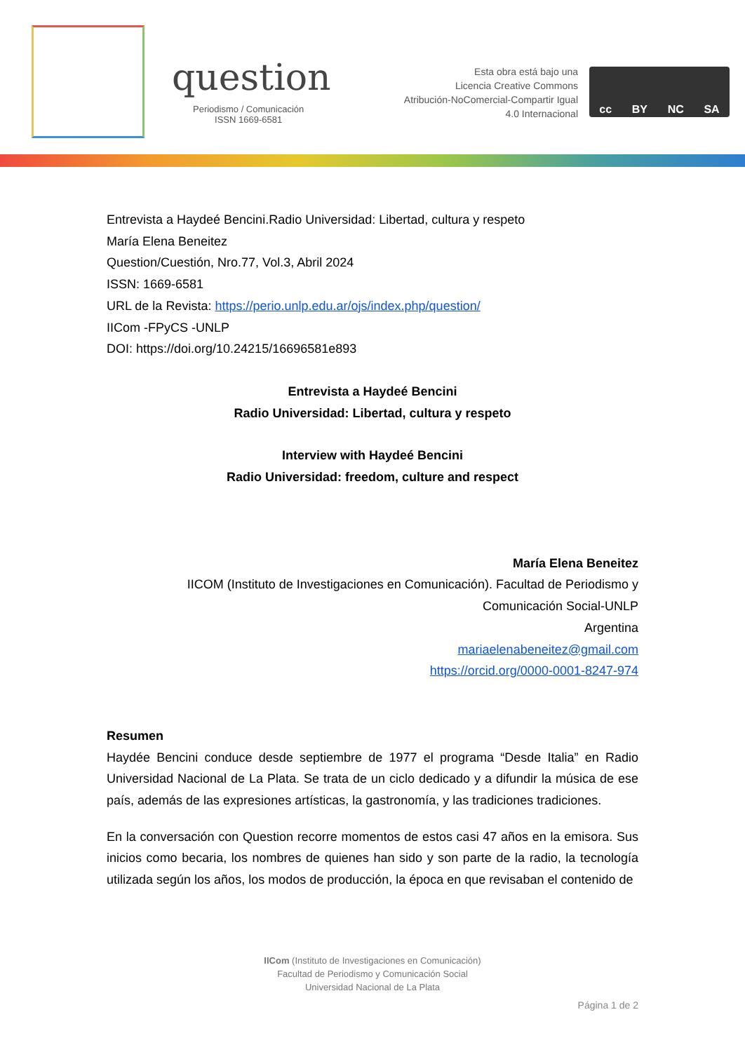question
Periodismo / Comunicación
ISSN 1669-6581
Esta obra está bajo una
Licencia Creative Commons
Atribución-NoComercial-Compartir Igual
4.0 Internacional
cc BY NC SA
Entrevista a Haydeé Bencini.Radio Universidad: Libertad, cultura y respeto
María Elena Beneitez
Question/Cuestión, Nro.77, Vol.3, Abril 2024
ISSN: 1669-6581
URL de la Revista: https://perio.unlp.edu.ar/ojs/index.php/question/
IICom -FPyCS -UNLP
DOI: https://doi.org/10.24215/16696581e893
Entrevista a Haydeé Bencini
Radio Universidad: Libertad, cultura y respeto
Interview with Haydeé Bencini
Radio Universidad: freedom, culture and respect
María Elena Beneitez
IICOM (Instituto de Investigaciones en Comunicación). Facultad de Periodismo y Comunicación Social-UNLP
Argentina
mariaelenabeneitez@gmail.com
https://orcid.org/0000-0001-8247-974
Resumen
Haydée Bencini conduce desde septiembre de 1977 el programa “Desde Italia” en Radio Universidad Nacional de La Plata. Se trata de un ciclo dedicado y a difundir la música de ese país, además de las expresiones artísticas, la gastronomía, y las tradiciones tradiciones.
En la conversación con Question recorre momentos de estos casi 47 años en la emisora. Sus inicios como becaria, los nombres de quienes han sido y son parte de la radio, la tecnología utilizada según los años, los modos de producción, la época en que revisaban el contenido de
IICom (Instituto de Investigaciones en Comunicación)
Facultad de Periodismo y Comunicación Social
Universidad Nacional de La Plata
Página 1 de 2